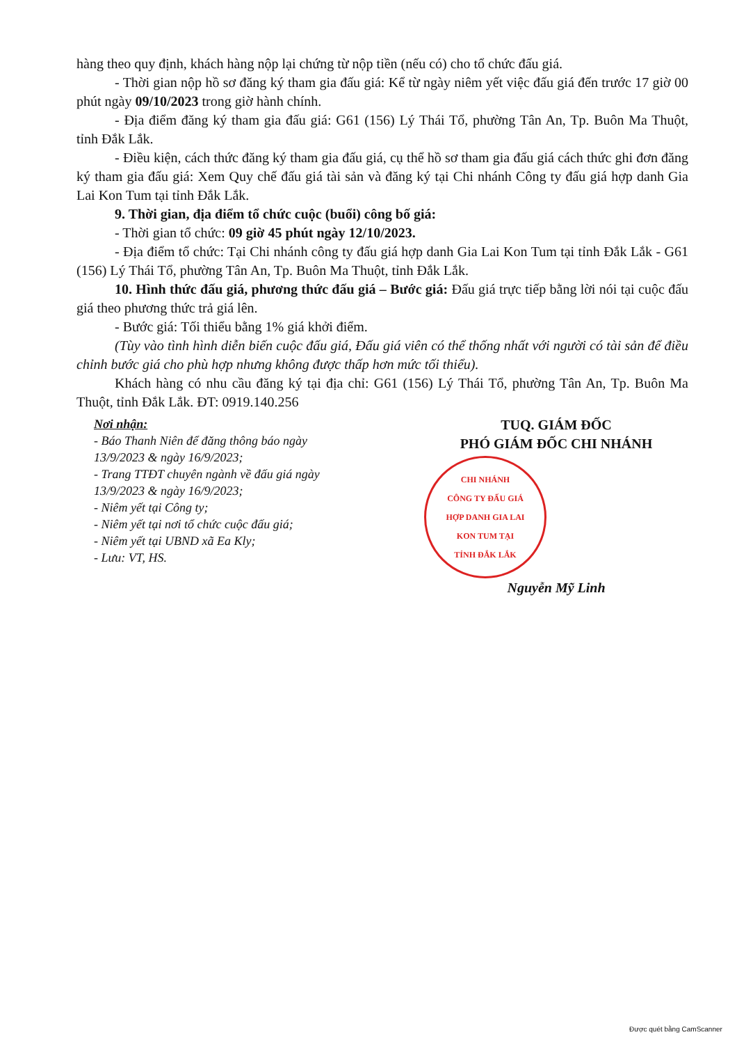hàng theo quy định, khách hàng nộp lại chứng từ nộp tiền (nếu có) cho tổ chức đấu giá.
- Thời gian nộp hồ sơ đăng ký tham gia đấu giá: Kể từ ngày niêm yết việc đấu giá đến trước 17 giờ 00 phút ngày 09/10/2023 trong giờ hành chính.
- Địa điểm đăng ký tham gia đấu giá: G61 (156) Lý Thái Tổ, phường Tân An, Tp. Buôn Ma Thuột, tỉnh Đắk Lắk.
- Điều kiện, cách thức đăng ký tham gia đấu giá, cụ thể hồ sơ tham gia đấu giá cách thức ghi đơn đăng ký tham gia đấu giá: Xem Quy chế đấu giá tài sản và đăng ký tại Chi nhánh Công ty đấu giá hợp danh Gia Lai Kon Tum tại tỉnh Đắk Lắk.
9. Thời gian, địa điểm tổ chức cuộc (buổi) công bố giá:
- Thời gian tổ chức: 09 giờ 45 phút ngày 12/10/2023.
- Địa điểm tổ chức: Tại Chi nhánh công ty đấu giá hợp danh Gia Lai Kon Tum tại tỉnh Đắk Lắk - G61 (156) Lý Thái Tổ, phường Tân An, Tp. Buôn Ma Thuột, tỉnh Đắk Lắk.
10. Hình thức đấu giá, phương thức đấu giá – Bước giá: Đấu giá trực tiếp bằng lời nói tại cuộc đấu giá theo phương thức trả giá lên.
- Bước giá: Tối thiểu bằng 1% giá khởi điểm.
(Tùy vào tình hình diễn biến cuộc đấu giá, Đấu giá viên có thể thống nhất với người có tài sản để điều chỉnh bước giá cho phù hợp nhưng không được thấp hơn mức tối thiểu).
Khách hàng có nhu cầu đăng ký tại địa chỉ: G61 (156) Lý Thái Tổ, phường Tân An, Tp. Buôn Ma Thuột, tỉnh Đắk Lắk. ĐT: 0919.140.256
Nơi nhận:
- Báo Thanh Niên để đăng thông báo ngày 13/9/2023 & ngày 16/9/2023;
- Trang TTĐT chuyên ngành về đấu giá ngày 13/9/2023 & ngày 16/9/2023;
- Niêm yết tại Công ty;
- Niêm yết tại nơi tổ chức cuộc đấu giá;
- Niêm yết tại UBND xã Ea Kly;
- Lưu: VT, HS.
TUQ. GIÁM ĐỐC
PHÓ GIÁM ĐỐC CHI NHÁNH
CHI NHÁNH
CÔNG TY ĐẤU GIÁ
HỢP DANH GIA LAI
KON TUM TẠI
TỈNH ĐẮK LẮK
Nguyễn Mỹ Linh
Được quét bằng CamScanner